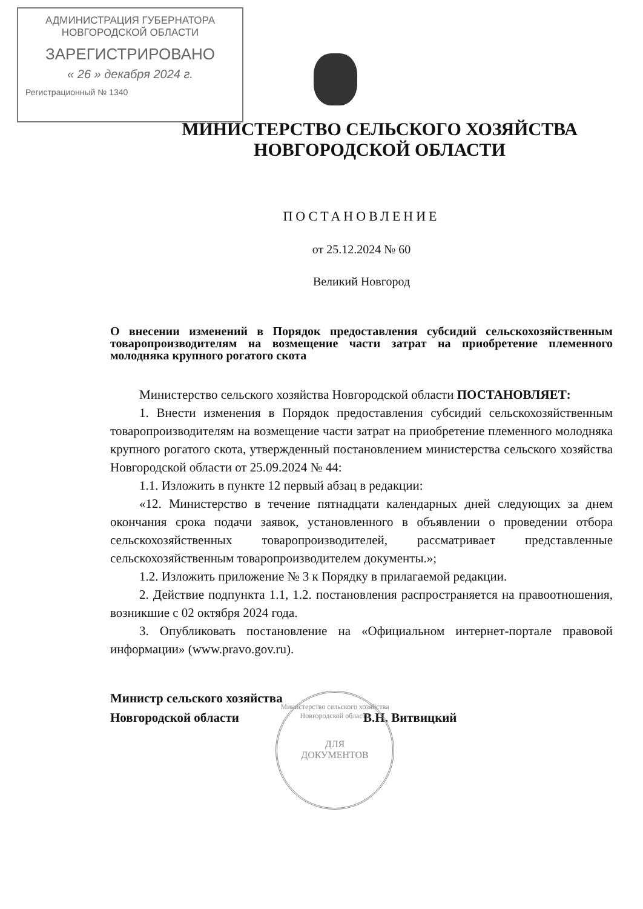АДМИНИСТРАЦИЯ ГУБЕРНАТОРА
НОВГОРОДСКОЙ ОБЛАСТИ
ЗАРЕГИСТРИРОВАНО
« 26 » декабря 2024 г.
Регистрационный № 1340
МИНИСТЕРСТВО СЕЛЬСКОГО ХОЗЯЙСТВА
НОВГОРОДСКОЙ ОБЛАСТИ
ПОСТАНОВЛЕНИЕ
от 25.12.2024 № 60
Великий Новгород
О внесении изменений в Порядок предоставления субсидий сельскохозяйственным товаропроизводителям на возмещение части затрат на приобретение племенного молодняка крупного рогатого скота
Министерство сельского хозяйства Новгородской области ПОСТАНОВЛЯЕТ:
1. Внести изменения в Порядок предоставления субсидий сельскохозяйственным товаропроизводителям на возмещение части затрат на приобретение племенного молодняка крупного рогатого скота, утвержденный постановлением министерства сельского хозяйства Новгородской области от 25.09.2024 № 44:
1.1. Изложить в пункте 12 первый абзац в редакции:
«12. Министерство в течение пятнадцати календарных дней следующих за днем окончания срока подачи заявок, установленного в объявлении о проведении отбора сельскохозяйственных товаропроизводителей, рассматривает представленные сельскохозяйственным товаропроизводителем документы.»;
1.2. Изложить приложение № 3 к Порядку в прилагаемой редакции.
2. Действие подпункта 1.1, 1.2. постановления распространяется на правоотношения, возникшие с 02 октября 2024 года.
3. Опубликовать постановление на «Официальном интернет-портале правовой информации» (www.pravo.gov.ru).
Министр сельского хозяйства
Новгородской области В.Н. Витвицкий
Министерство сельского хозяйства Новгородской области
ДЛЯ
ДОКУМЕНТОВ